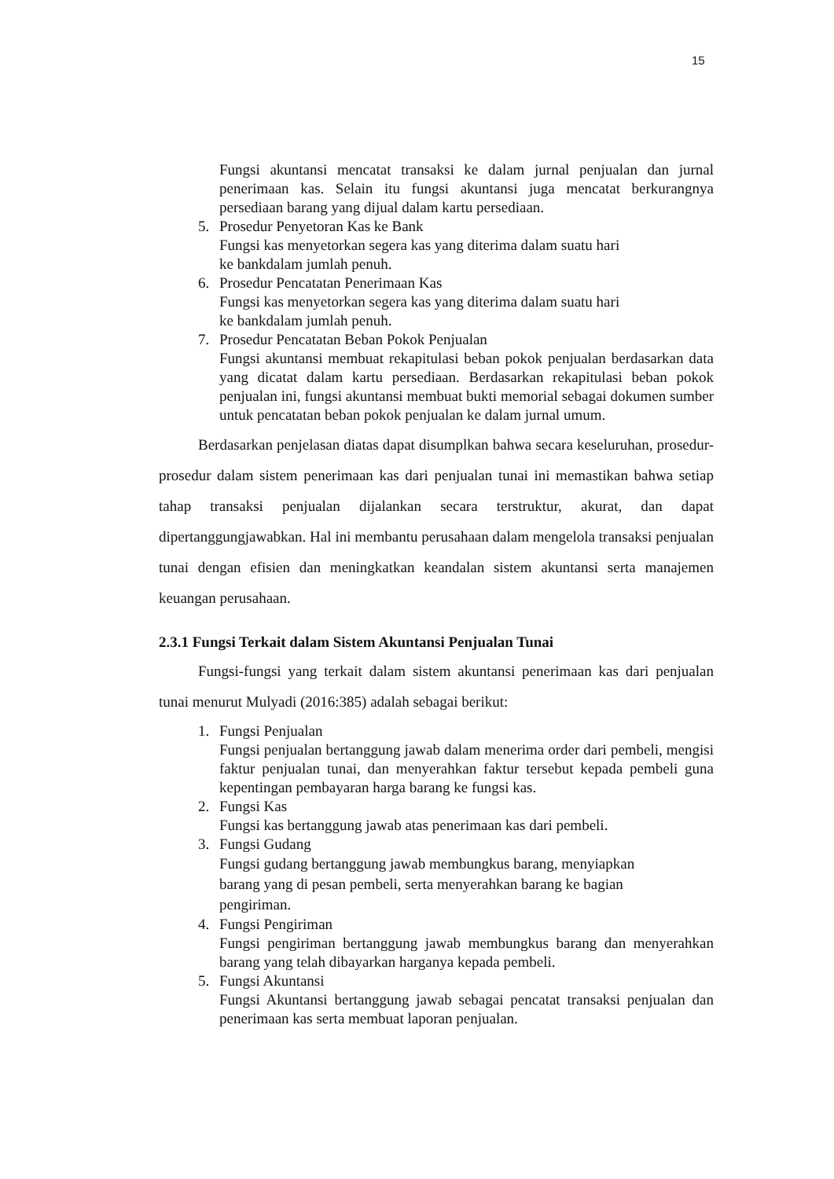15
Fungsi akuntansi mencatat transaksi ke dalam jurnal penjualan dan jurnal penerimaan kas. Selain itu fungsi akuntansi juga mencatat berkurangnya persediaan barang yang dijual dalam kartu persediaan.
5. Prosedur Penyetoran Kas ke Bank
Fungsi kas menyetorkan segera kas yang diterima dalam suatu hari
ke bankdalam jumlah penuh.
6. Prosedur Pencatatan Penerimaan Kas
Fungsi kas menyetorkan segera kas yang diterima dalam suatu hari
ke bankdalam jumlah penuh.
7. Prosedur Pencatatan Beban Pokok Penjualan
Fungsi akuntansi membuat rekapitulasi beban pokok penjualan berdasarkan data yang dicatat dalam kartu persediaan. Berdasarkan rekapitulasi beban pokok penjualan ini, fungsi akuntansi membuat bukti memorial sebagai dokumen sumber untuk pencatatan beban pokok penjualan ke dalam jurnal umum.
Berdasarkan penjelasan diatas dapat disumplkan bahwa secara keseluruhan, prosedur-prosedur dalam sistem penerimaan kas dari penjualan tunai ini memastikan bahwa setiap tahap transaksi penjualan dijalankan secara terstruktur, akurat, dan dapat dipertanggungjawabkan. Hal ini membantu perusahaan dalam mengelola transaksi penjualan tunai dengan efisien dan meningkatkan keandalan sistem akuntansi serta manajemen keuangan perusahaan.
2.3.1 Fungsi Terkait dalam Sistem Akuntansi Penjualan Tunai
Fungsi-fungsi yang terkait dalam sistem akuntansi penerimaan kas dari penjualan tunai menurut Mulyadi (2016:385) adalah sebagai berikut:
1. Fungsi Penjualan
Fungsi penjualan bertanggung jawab dalam menerima order dari pembeli, mengisi faktur penjualan tunai, dan menyerahkan faktur tersebut kepada pembeli guna kepentingan pembayaran harga barang ke fungsi kas.
2. Fungsi Kas
Fungsi kas bertanggung jawab atas penerimaan kas dari pembeli.
3. Fungsi Gudang
Fungsi gudang bertanggung jawab membungkus barang, menyiapkan
barang yang di pesan pembeli, serta menyerahkan barang ke bagian
pengiriman.
4. Fungsi Pengiriman
Fungsi pengiriman bertanggung jawab membungkus barang dan menyerahkan barang yang telah dibayarkan harganya kepada pembeli.
5. Fungsi Akuntansi
Fungsi Akuntansi bertanggung jawab sebagai pencatat transaksi penjualan dan penerimaan kas serta membuat laporan penjualan.